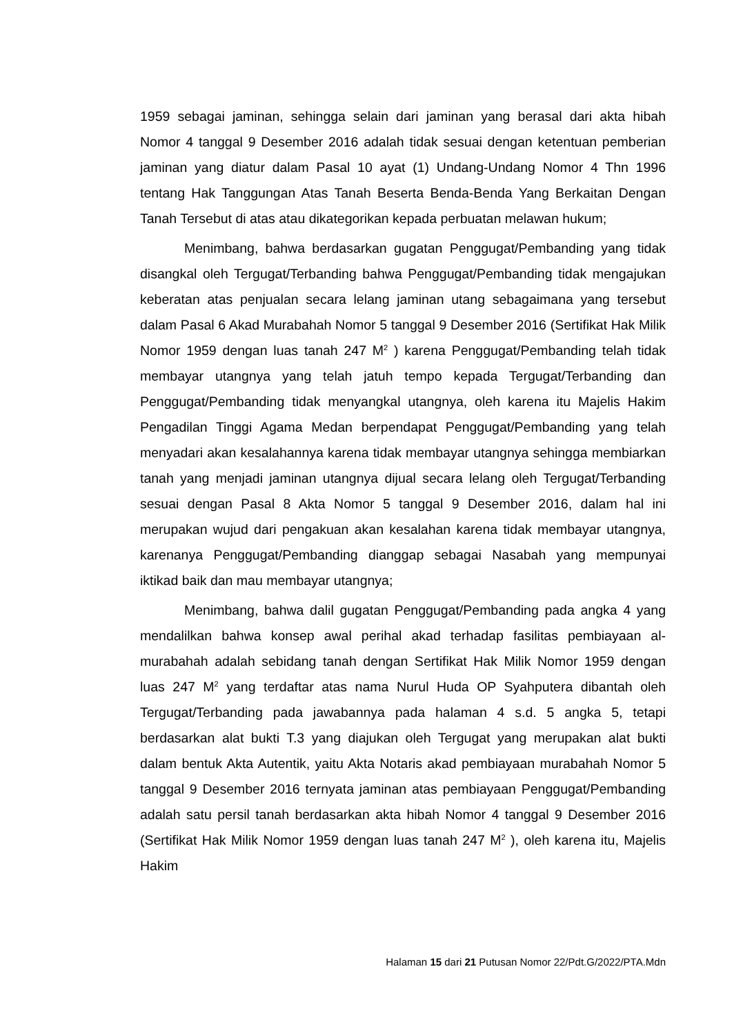1959 sebagai jaminan, sehingga selain dari jaminan yang berasal dari akta hibah Nomor 4 tanggal 9 Desember 2016 adalah tidak sesuai dengan ketentuan pemberian jaminan yang diatur dalam Pasal 10 ayat (1) Undang-Undang Nomor 4 Thn 1996 tentang Hak Tanggungan Atas Tanah Beserta Benda-Benda Yang Berkaitan Dengan Tanah Tersebut di atas atau dikategorikan kepada perbuatan melawan hukum;
Menimbang, bahwa berdasarkan gugatan Penggugat/Pembanding yang tidak disangkal oleh Tergugat/Terbanding bahwa Penggugat/Pembanding tidak mengajukan keberatan atas penjualan secara lelang jaminan utang sebagaimana yang tersebut dalam Pasal 6 Akad Murabahah Nomor 5 tanggal 9 Desember 2016 (Sertifikat Hak Milik Nomor 1959 dengan luas tanah 247 M<sup>2</sup> ) karena Penggugat/Pembanding telah tidak membayar utangnya yang telah jatuh tempo kepada Tergugat/Terbanding dan Penggugat/Pembanding tidak menyangkal utangnya, oleh karena itu Majelis Hakim Pengadilan Tinggi Agama Medan berpendapat Penggugat/Pembanding yang telah menyadari akan kesalahannya karena tidak membayar utangnya sehingga membiarkan tanah yang menjadi jaminan utangnya dijual secara lelang oleh Tergugat/Terbanding sesuai dengan Pasal 8 Akta Nomor 5 tanggal 9 Desember 2016, dalam hal ini merupakan wujud dari pengakuan akan kesalahan karena tidak membayar utangnya, karenanya Penggugat/Pembanding dianggap sebagai Nasabah yang mempunyai iktikad baik dan mau membayar utangnya;
Menimbang, bahwa dalil gugatan Penggugat/Pembanding pada angka 4 yang mendalilkan bahwa konsep awal perihal akad terhadap fasilitas pembiayaan al-murabahah adalah sebidang tanah dengan Sertifikat Hak Milik Nomor 1959 dengan luas 247 M<sup>2</sup> yang terdaftar atas nama Nurul Huda OP Syahputera dibantah oleh Tergugat/Terbanding pada jawabannya pada halaman 4 s.d. 5 angka 5, tetapi berdasarkan alat bukti T.3 yang diajukan oleh Tergugat yang merupakan alat bukti dalam bentuk Akta Autentik, yaitu Akta Notaris akad pembiayaan murabahah Nomor 5 tanggal 9 Desember 2016 ternyata jaminan atas pembiayaan Penggugat/Pembanding adalah satu persil tanah berdasarkan akta hibah Nomor 4 tanggal 9 Desember 2016 (Sertifikat Hak Milik Nomor 1959 dengan luas tanah 247 M<sup>2</sup> ), oleh karena itu, Majelis Hakim
Halaman 15 dari 21 Putusan Nomor 22/Pdt.G/2022/PTA.Mdn